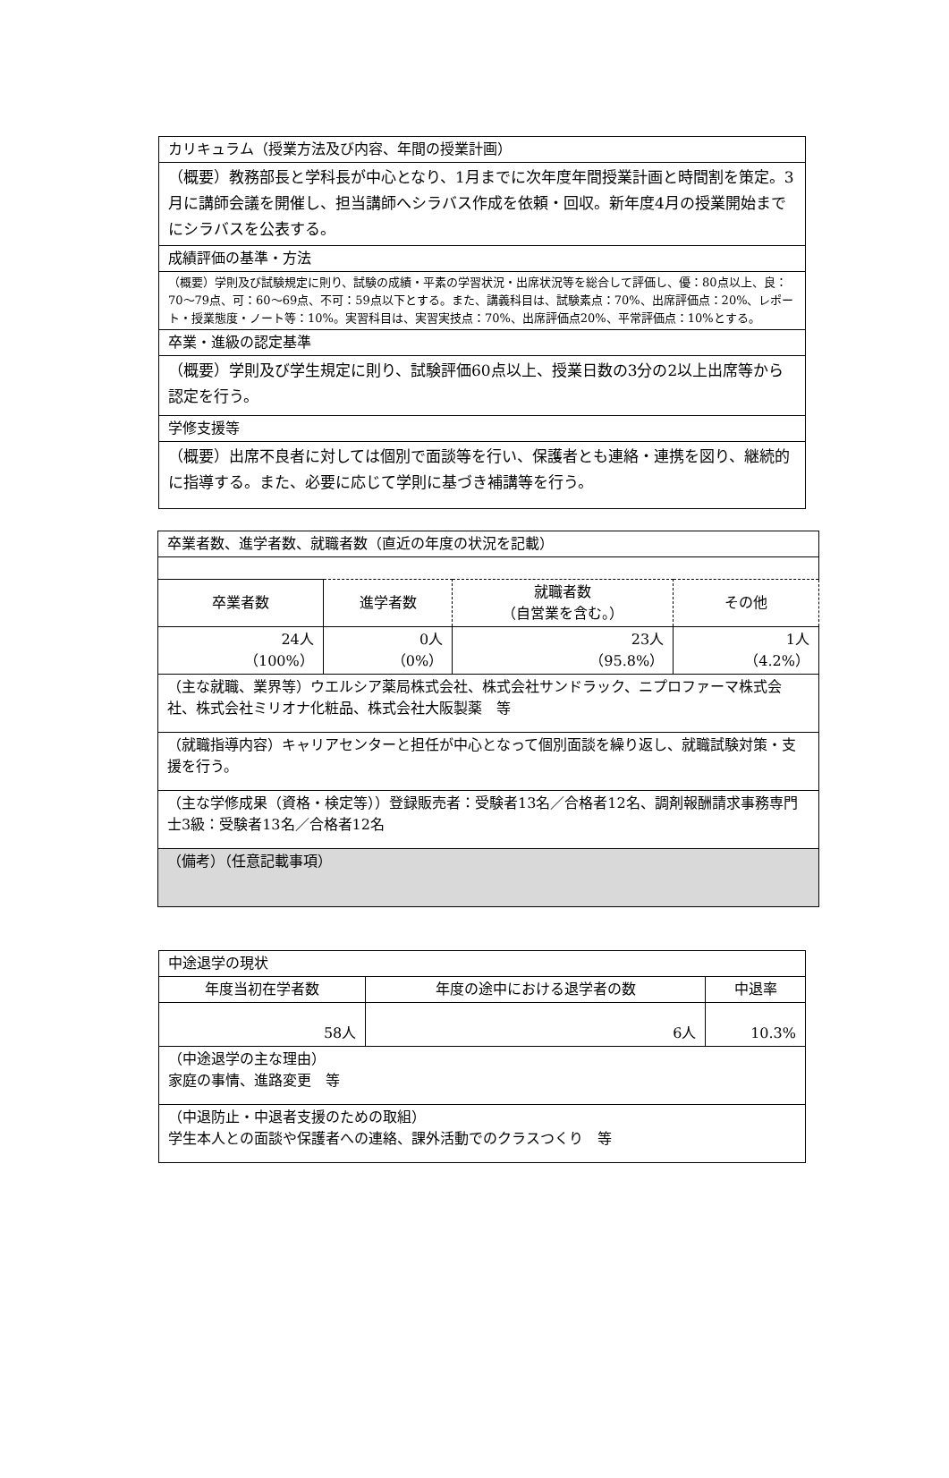| カリキュラム（授業方法及び内容、年間の授業計画） |
| （概要）教務部長と学科長が中心となり、1月までに次年度年間授業計画と時間割を策定。3月に講師会議を開催し、担当講師へシラバス作成を依頼・回収。新年度4月の授業開始までにシラバスを公表する。 |
| 成績評価の基準・方法 |
| （概要）学則及び試験規定に則り、試験の成績・平素の学習状況・出席状況等を総合して評価し、優：80点以上、良：70〜79点、可：60〜69点、不可：59点以下とする。また、講義科目は、試験素点：70%、出席評価点：20%、レポート・授業態度・ノート等：10%。実習科目は、実習実技点：70%、出席評価点20%、平常評価点：10%とする。 |
| 卒業・進級の認定基準 |
| （概要）学則及び学生規定に則り、試験評価60点以上、授業日数の3分の2以上出席等から認定を行う。 |
| 学修支援等 |
| （概要）出席不良者に対しては個別で面談等を行い、保護者とも連絡・連携を図り、継続的に指導する。また、必要に応じて学則に基づき補講等を行う。 |
| 卒業者数、進学者数、就職者数（直近の年度の状況を記載） | | | |
| 卒業者数 | 進学者数 | 就職者数 （自営業を含む。） | その他 |
| 24人 （100%） | 0人 （0%） | 23人 （95.8%） | 1人 （4.2%） |
| （主な就職、業界等）ウエルシア薬局株式会社、株式会社サンドラック、ニプロファーマ株式会社、株式会社ミリオナ化粧品、株式会社大阪製薬 等 | | | |
| （就職指導内容）キャリアセンターと担任が中心となって個別面談を繰り返し、就職試験対策・支援を行う。 | | | |
| （主な学修成果（資格・検定等））登録販売者：受験者13名／合格者12名、調剤報酬請求事務専門士3級：受験者13名／合格者12名 | | | |
| （備考）（任意記載事項） | | | |
| 中途退学の現状 | | |
| 年度当初在学者数 | 年度の途中における退学者の数 | 中退率 |
| 58人 | 6人 | 10.3% |
| （中途退学の主な理由） 家庭の事情、進路変更 等 | | |
| （中退防止・中退者支援のための取組） 学生本人との面談や保護者への連絡、課外活動でのクラスつくり 等 | | |